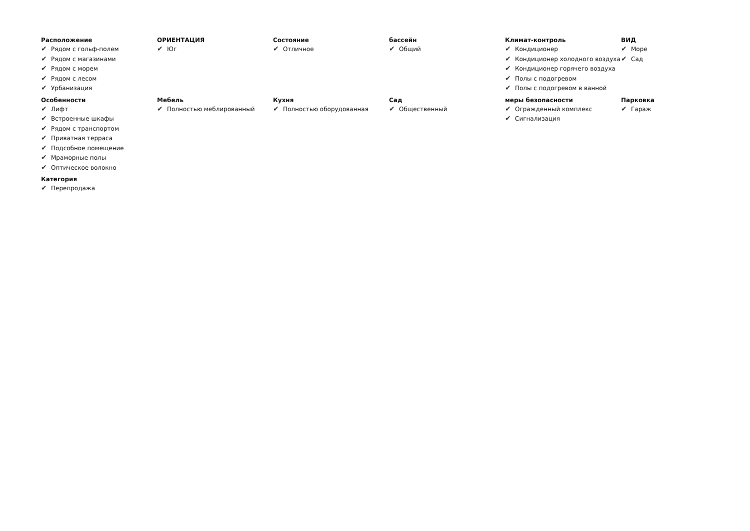Расположение
✔ Рядом с гольф-полем
✔ Рядом с магазинами
✔ Рядом с морем
✔ Рядом с лесом
✔ Урбанизация
ОРИЕНТАЦИЯ
✔ Юг
Состояние
✔ Отличное
бассейн
✔ Общий
Климат-контроль
✔ Кондиционер
✔ Кондиционер холодного воздуха
✔ Кондиционер горячего воздуха
✔ Полы с подогревом
✔ Полы с подогревом в ванной
ВИД
✔ Море
✔ Сад
Особенности
✔ Лифт
✔ Встроенные шкафы
✔ Рядом с транспортом
✔ Приватная терраса
✔ Подсобное помещение
✔ Мраморные полы
✔ Оптическое волокно
Мебель
✔ Полностью меблированный
Кухня
✔ Полностью оборудованная
Сад
✔ Общественный
меры безопасности
✔ Огражденный комплекс
✔ Сигнализация
Парковка
✔ Гараж
Категория
✔ Перепродажа